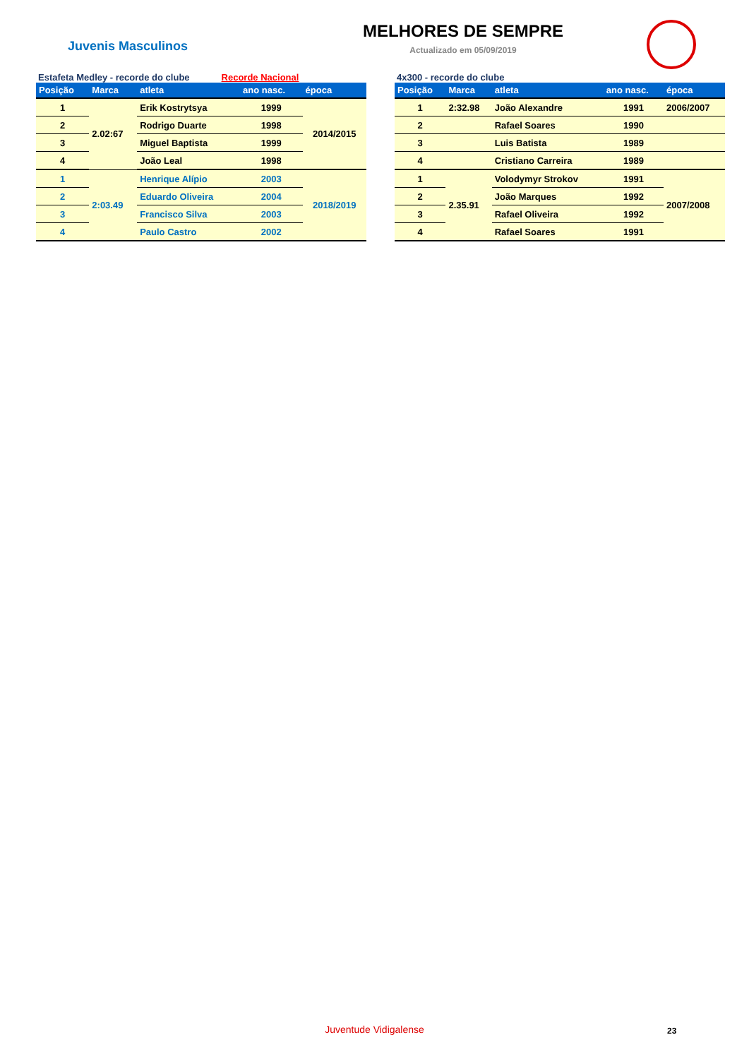Juvenis Masculinos
MELHORES DE SEMPRE
Actualizado em 05/09/2019
Estafeta Medley - recorde do clube Recorde Nacional
| Posição | Marca | atleta | ano nasc. | época |
| --- | --- | --- | --- | --- |
| 1 | 2.02:67 | Erik Kostrytsya | 1999 | 2014/2015 |
| 2 | | Rodrigo Duarte | 1998 | |
| 3 | | Miguel Baptista | 1999 | |
| 4 | | João Leal | 1998 | |
| 1 | 2:03.49 | Henrique Alípio | 2003 | 2018/2019 |
| 2 | | Eduardo Oliveira | 2004 | |
| 3 | | Francisco Silva | 2003 | |
| 4 | | Paulo Castro | 2002 | |
4x300 - recorde do clube
| Posição | Marca | atleta | ano nasc. | época |
| --- | --- | --- | --- | --- |
| 1 | 2:32.98 | João Alexandre | 1991 | 2006/2007 |
| 2 | | Rafael Soares | 1990 | |
| 3 | | Luis Batista | 1989 | |
| 4 | | Cristiano Carreira | 1989 | |
| 1 | 2.35.91 | Volodymyr Strokov | 1991 | 2007/2008 |
| 2 | | João Marques | 1992 | |
| 3 | | Rafael Oliveira | 1992 | |
| 4 | | Rafael Soares | 1991 | |
Juventude Vidigalense 23